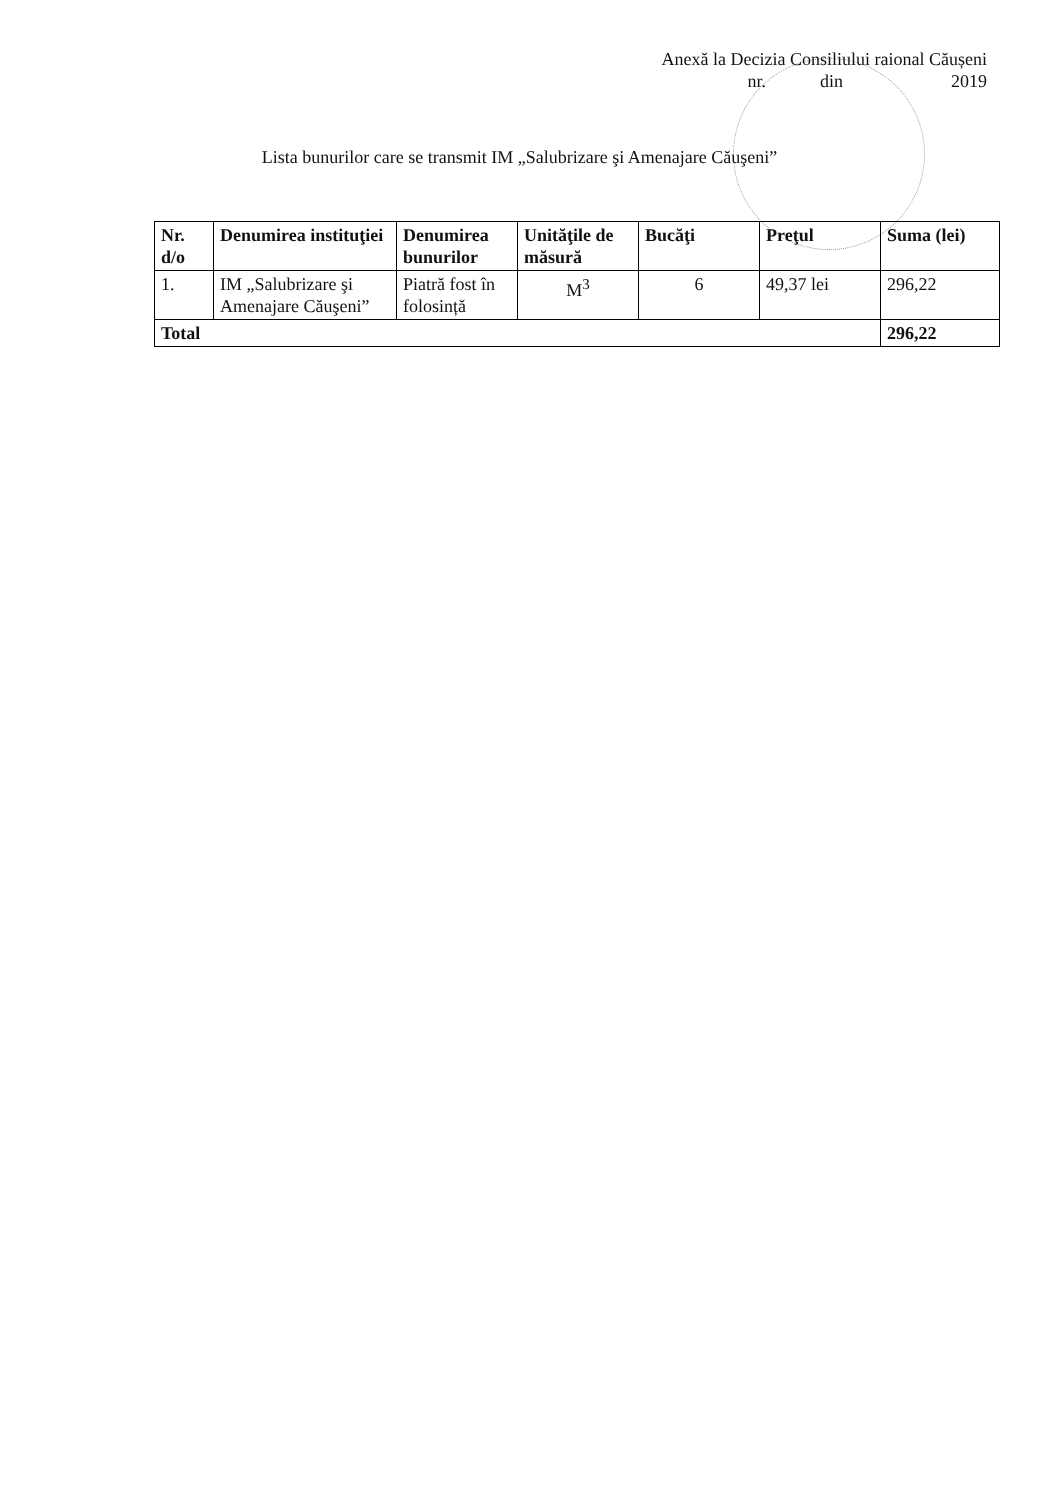Anexă la Decizia Consiliului raional Căușeni
nr. din 2019
Lista bunurilor care se transmit IM „Salubrizare şi Amenajare Căuşeni”
| Nr. d/o | Denumirea instituţiei | Denumirea bunurilor | Unităţile de măsură | Bucăţi | Preţul | Suma (lei) |
| --- | --- | --- | --- | --- | --- | --- |
| 1. | IM „Salubrizare şi Amenajare Căuşeni” | Piatră fost în folosință | M<sup>3</sup> | 6 | 49,37 lei | 296,22 |
| Total | | | | | | 296,22 |